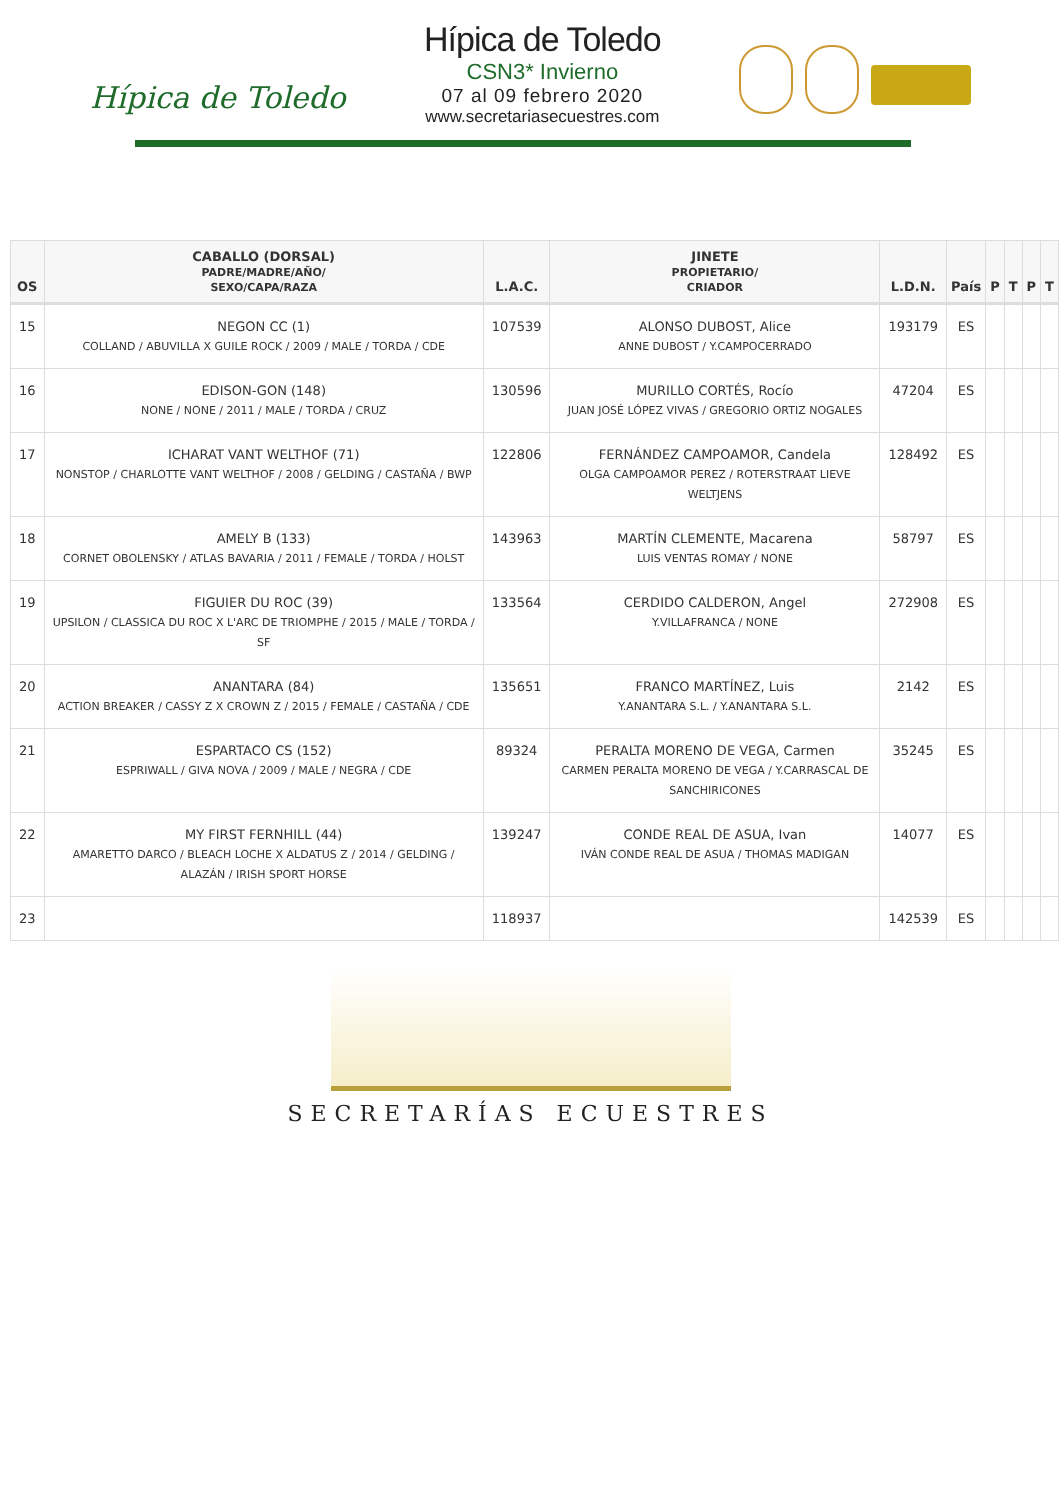Hípica de Toledo
Hípica de Toledo
CSN3* Invierno
07 al 09 febrero 2020
www.secretariasecuestres.com
| OS | CABALLO (DORSAL) PADRE/MADRE/AÑO/ SEXO/CAPA/RAZA | L.A.C. | JINETE PROPIETARIO/ CRIADOR | L.D.N. | País | P | T | P | T |
| --- | --- | --- | --- | --- | --- | --- | --- | --- | --- |
| 15 | NEGON CC (1) COLLAND / ABUVILLA X GUILE ROCK / 2009 / MALE / TORDA / CDE | 107539 | ALONSO DUBOST, Alice ANNE DUBOST / Y.CAMPOCERRADO | 193179 | ES | | | | |
| 16 | EDISON-GON (148) NONE / NONE / 2011 / MALE / TORDA / CRUZ | 130596 | MURILLO CORTÉS, Rocío JUAN JOSÉ LÓPEZ VIVAS / GREGORIO ORTIZ NOGALES | 47204 | ES | | | | |
| 17 | ICHARAT VANT WELTHOF (71) NONSTOP / CHARLOTTE VANT WELTHOF / 2008 / GELDING / CASTAÑA / BWP | 122806 | FERNÁNDEZ CAMPOAMOR, Candela OLGA CAMPOAMOR PEREZ / ROTERSTRAAT LIEVE WELTJENS | 128492 | ES | | | | |
| 18 | AMELY B (133) CORNET OBOLENSKY / ATLAS BAVARIA / 2011 / FEMALE / TORDA / HOLST | 143963 | MARTÍN CLEMENTE, Macarena LUIS VENTAS ROMAY / NONE | 58797 | ES | | | | |
| 19 | FIGUIER DU ROC (39) UPSILON / CLASSICA DU ROC X L'ARC DE TRIOMPHE / 2015 / MALE / TORDA / SF | 133564 | CERDIDO CALDERON, Angel Y.VILLAFRANCA / NONE | 272908 | ES | | | | |
| 20 | ANANTARA (84) ACTION BREAKER / CASSY Z X CROWN Z / 2015 / FEMALE / CASTAÑA / CDE | 135651 | FRANCO MARTÍNEZ, Luis Y.ANANTARA S.L. / Y.ANANTARA S.L. | 2142 | ES | | | | |
| 21 | ESPARTACO CS (152) ESPRIWALL / GIVA NOVA / 2009 / MALE / NEGRA / CDE | 89324 | PERALTA MORENO DE VEGA, Carmen CARMEN PERALTA MORENO DE VEGA / Y.CARRASCAL DE SANCHIRICONES | 35245 | ES | | | | |
| 22 | MY FIRST FERNHILL (44) AMARETTO DARCO / BLEACH LOCHE X ALDATUS Z / 2014 / GELDING / ALAZÁN / IRISH SPORT HORSE | 139247 | CONDE REAL DE ASUA, Ivan IVÁN CONDE REAL DE ASUA / THOMAS MADIGAN | 14077 | ES | | | | |
| 23 | | 118937 | | 142539 | ES | | | | |
SECRETARÍAS ECUESTRES